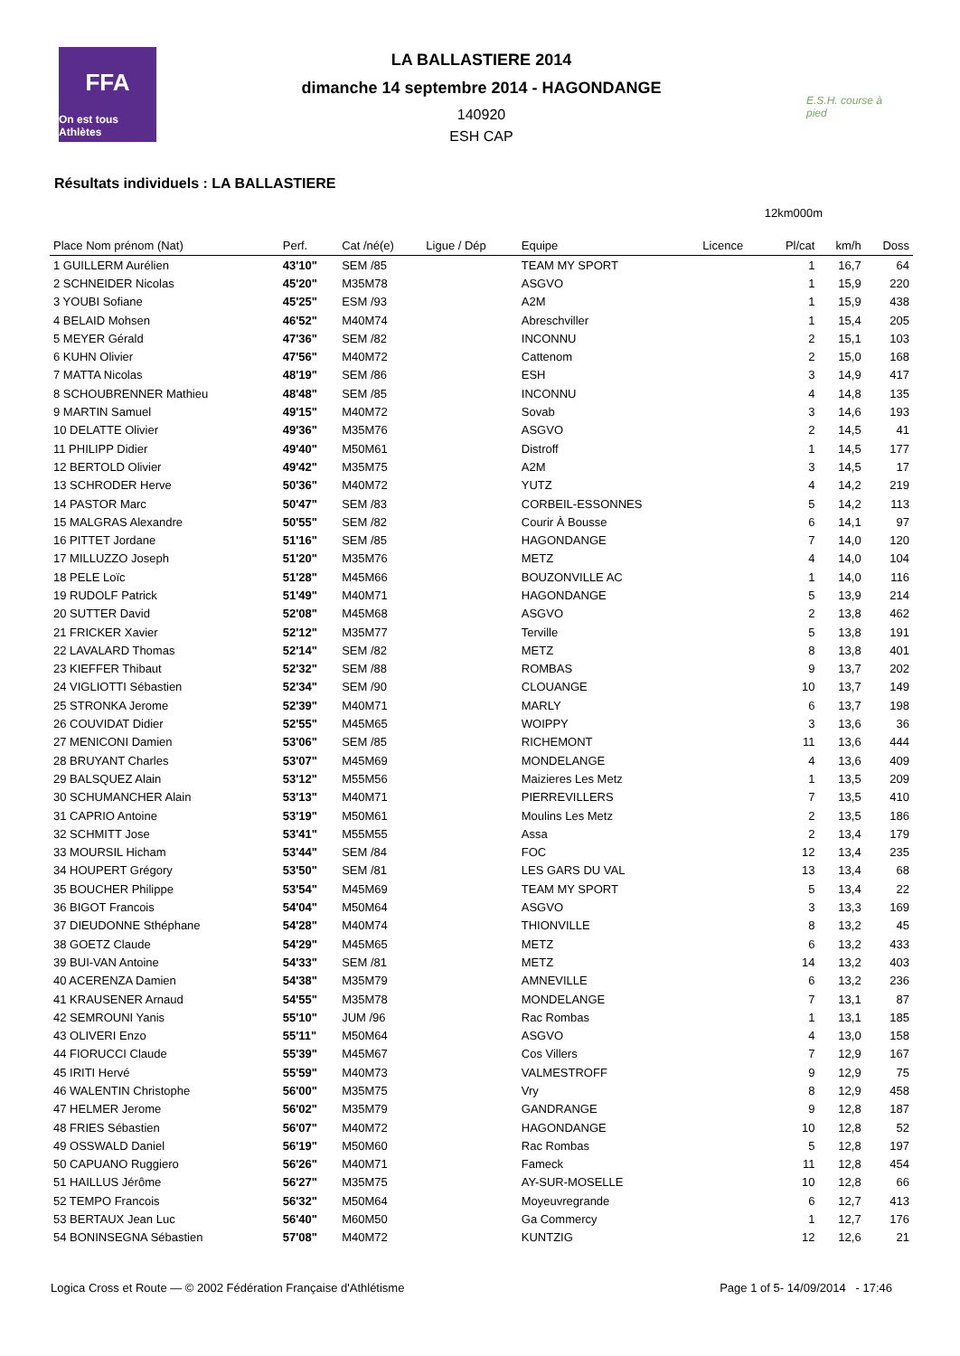FFA
On est tous Athlètes
LA BALLASTIERE 2014
dimanche 14 septembre 2014 - HAGONDANGE
140920
ESH CAP
E.S.H. course à pied
Résultats individuels : LA BALLASTIERE
12km000m
| Place Nom prénom (Nat) | Perf. | Cat /né(e) | Ligue / Dép | Equipe | Licence | Pl/cat | km/h | Doss |
| --- | --- | --- | --- | --- | --- | --- | --- | --- |
| 1 GUILLERM Aurélien | 43'10" | SEM /85 | | TEAM MY SPORT | | 1 | 16,7 | 64 |
| 2 SCHNEIDER Nicolas | 45'20" | M35M78 | | ASGVO | | 1 | 15,9 | 220 |
| 3 YOUBI Sofiane | 45'25" | ESM /93 | | A2M | | 1 | 15,9 | 438 |
| 4 BELAID Mohsen | 46'52" | M40M74 | | Abreschviller | | 1 | 15,4 | 205 |
| 5 MEYER Gérald | 47'36" | SEM /82 | | INCONNU | | 2 | 15,1 | 103 |
| 6 KUHN Olivier | 47'56" | M40M72 | | Cattenom | | 2 | 15,0 | 168 |
| 7 MATTA Nicolas | 48'19" | SEM /86 | | ESH | | 3 | 14,9 | 417 |
| 8 SCHOUBRENNER Mathieu | 48'48" | SEM /85 | | INCONNU | | 4 | 14,8 | 135 |
| 9 MARTIN Samuel | 49'15" | M40M72 | | Sovab | | 3 | 14,6 | 193 |
| 10 DELATTE Olivier | 49'36" | M35M76 | | ASGVO | | 2 | 14,5 | 41 |
| 11 PHILIPP Didier | 49'40" | M50M61 | | Distroff | | 1 | 14,5 | 177 |
| 12 BERTOLD Olivier | 49'42" | M35M75 | | A2M | | 3 | 14,5 | 17 |
| 13 SCHRODER Herve | 50'36" | M40M72 | | YUTZ | | 4 | 14,2 | 219 |
| 14 PASTOR Marc | 50'47" | SEM /83 | | CORBEIL-ESSONNES | | 5 | 14,2 | 113 |
| 15 MALGRAS Alexandre | 50'55" | SEM /82 | | Courir À Bousse | | 6 | 14,1 | 97 |
| 16 PITTET Jordane | 51'16" | SEM /85 | | HAGONDANGE | | 7 | 14,0 | 120 |
| 17 MILLUZZO Joseph | 51'20" | M35M76 | | METZ | | 4 | 14,0 | 104 |
| 18 PELE Loïc | 51'28" | M45M66 | | BOUZONVILLE AC | | 1 | 14,0 | 116 |
| 19 RUDOLF Patrick | 51'49" | M40M71 | | HAGONDANGE | | 5 | 13,9 | 214 |
| 20 SUTTER David | 52'08" | M45M68 | | ASGVO | | 2 | 13,8 | 462 |
| 21 FRICKER Xavier | 52'12" | M35M77 | | Terville | | 5 | 13,8 | 191 |
| 22 LAVALARD Thomas | 52'14" | SEM /82 | | METZ | | 8 | 13,8 | 401 |
| 23 KIEFFER Thibaut | 52'32" | SEM /88 | | ROMBAS | | 9 | 13,7 | 202 |
| 24 VIGLIOTTI Sébastien | 52'34" | SEM /90 | | CLOUANGE | | 10 | 13,7 | 149 |
| 25 STRONKA Jerome | 52'39" | M40M71 | | MARLY | | 6 | 13,7 | 198 |
| 26 COUVIDAT Didier | 52'55" | M45M65 | | WOIPPY | | 3 | 13,6 | 36 |
| 27 MENICONI Damien | 53'06" | SEM /85 | | RICHEMONT | | 11 | 13,6 | 444 |
| 28 BRUYANT Charles | 53'07" | M45M69 | | MONDELANGE | | 4 | 13,6 | 409 |
| 29 BALSQUEZ Alain | 53'12" | M55M56 | | Maizieres Les Metz | | 1 | 13,5 | 209 |
| 30 SCHUMANCHER Alain | 53'13" | M40M71 | | PIERREVILLERS | | 7 | 13,5 | 410 |
| 31 CAPRIO Antoine | 53'19" | M50M61 | | Moulins Les Metz | | 2 | 13,5 | 186 |
| 32 SCHMITT Jose | 53'41" | M55M55 | | Assa | | 2 | 13,4 | 179 |
| 33 MOURSIL Hicham | 53'44" | SEM /84 | | FOC | | 12 | 13,4 | 235 |
| 34 HOUPERT Grégory | 53'50" | SEM /81 | | LES GARS DU VAL | | 13 | 13,4 | 68 |
| 35 BOUCHER Philippe | 53'54" | M45M69 | | TEAM MY SPORT | | 5 | 13,4 | 22 |
| 36 BIGOT Francois | 54'04" | M50M64 | | ASGVO | | 3 | 13,3 | 169 |
| 37 DIEUDONNE Sthéphane | 54'28" | M40M74 | | THIONVILLE | | 8 | 13,2 | 45 |
| 38 GOETZ Claude | 54'29" | M45M65 | | METZ | | 6 | 13,2 | 433 |
| 39 BUI-VAN Antoine | 54'33" | SEM /81 | | METZ | | 14 | 13,2 | 403 |
| 40 ACERENZA Damien | 54'38" | M35M79 | | AMNEVILLE | | 6 | 13,2 | 236 |
| 41 KRAUSENER Arnaud | 54'55" | M35M78 | | MONDELANGE | | 7 | 13,1 | 87 |
| 42 SEMROUNI Yanis | 55'10" | JUM /96 | | Rac Rombas | | 1 | 13,1 | 185 |
| 43 OLIVERI Enzo | 55'11" | M50M64 | | ASGVO | | 4 | 13,0 | 158 |
| 44 FIORUCCI Claude | 55'39" | M45M67 | | Cos Villers | | 7 | 12,9 | 167 |
| 45 IRITI Hervé | 55'59" | M40M73 | | VALMESTROFF | | 9 | 12,9 | 75 |
| 46 WALENTIN Christophe | 56'00" | M35M75 | | Vry | | 8 | 12,9 | 458 |
| 47 HELMER Jerome | 56'02" | M35M79 | | GANDRANGE | | 9 | 12,8 | 187 |
| 48 FRIES Sébastien | 56'07" | M40M72 | | HAGONDANGE | | 10 | 12,8 | 52 |
| 49 OSSWALD Daniel | 56'19" | M50M60 | | Rac Rombas | | 5 | 12,8 | 197 |
| 50 CAPUANO Ruggiero | 56'26" | M40M71 | | Fameck | | 11 | 12,8 | 454 |
| 51 HAILLUS Jérôme | 56'27" | M35M75 | | AY-SUR-MOSELLE | | 10 | 12,8 | 66 |
| 52 TEMPO Francois | 56'32" | M50M64 | | Moyeuvregrande | | 6 | 12,7 | 413 |
| 53 BERTAUX Jean Luc | 56'40" | M60M50 | | Ga Commercy | | 1 | 12,7 | 176 |
| 54 BONINSEGNA Sébastien | 57'08" | M40M72 | | KUNTZIG | | 12 | 12,6 | 21 |
Logica Cross et Route — © 2002 Fédération Française d'Athlétisme Page 1 of 5- 14/09/2014 - 17:46